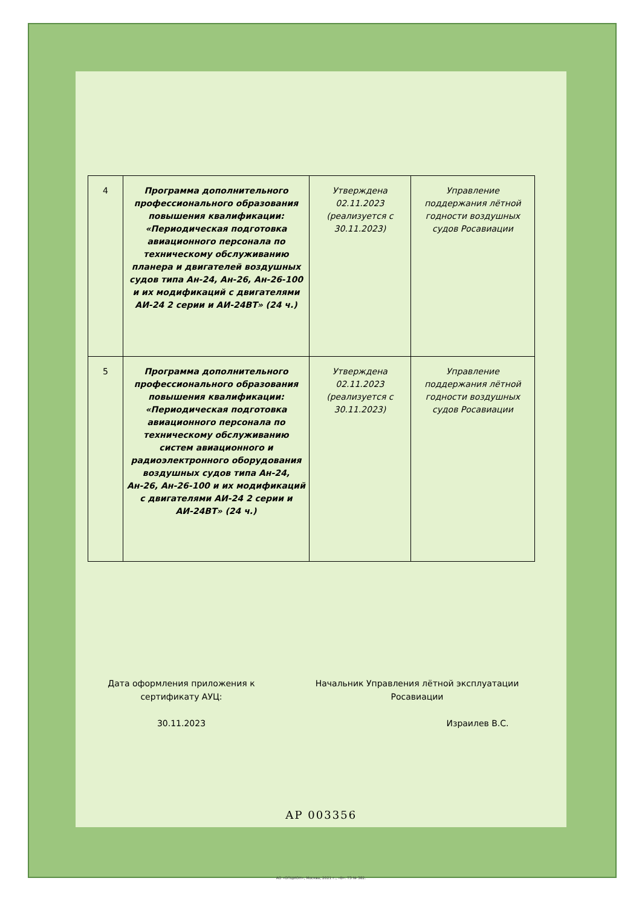| 4 | Программа дополнительного профессионального образования повышения квалификации: «Периодическая подготовка авиационного персонала по техническому обслуживанию планера и двигателей воздушных судов типа Ан-24, Ан-26, Ан-26-100 и их модификаций с двигателями АИ-24 2 серии и АИ-24ВТ» (24 ч.) | Утверждена 02.11.2023 (реализуется с 30.11.2023) | Управление поддержания лётной годности воздушных судов Росавиации |
| 5 | Программа дополнительного профессионального образования повышения квалификации: «Периодическая подготовка авиационного персонала по техническому обслуживанию систем авиационного и радиоэлектронного оборудования воздушных судов типа Ан-24, Ан-26, Ан-26-100 и их модификаций с двигателями АИ-24 2 серии и АИ-24ВТ» (24 ч.) | Утверждена 02.11.2023 (реализуется с 30.11.2023) | Управление поддержания лётной годности воздушных судов Росавиации |
Дата оформления приложения к сертификату АУЦ:
30.11.2023
Начальник Управления лётной эксплуатации Росавиации
Израилев В.С.
АР 003356
АО «ОПЦИОН», Москва, 2021 г., «В». ТЗ № 382.